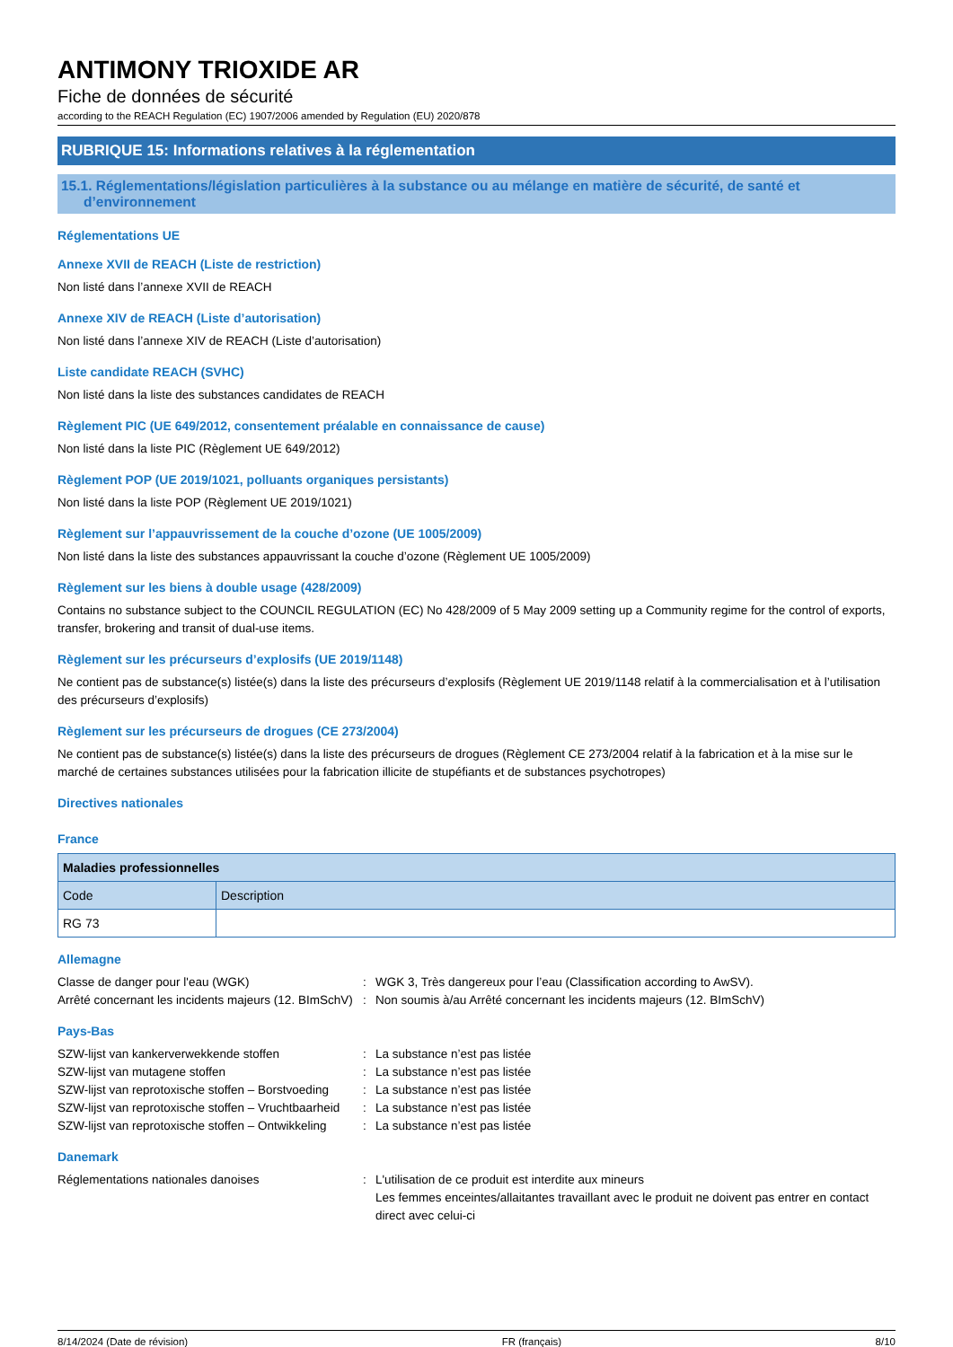ANTIMONY TRIOXIDE AR
Fiche de données de sécurité
according to the REACH Regulation (EC) 1907/2006 amended by Regulation (EU) 2020/878
RUBRIQUE 15: Informations relatives à la réglementation
15.1. Réglementations/législation particulières à la substance ou au mélange en matière de sécurité, de santé et d’environnement
Réglementations UE
Annexe XVII de REACH (Liste de restriction)
Non listé dans l’annexe XVII de REACH
Annexe XIV de REACH (Liste d’autorisation)
Non listé dans l’annexe XIV de REACH (Liste d’autorisation)
Liste candidate REACH (SVHC)
Non listé dans la liste des substances candidates de REACH
Règlement PIC (UE 649/2012, consentement préalable en connaissance de cause)
Non listé dans la liste PIC (Règlement UE 649/2012)
Règlement POP (UE 2019/1021, polluants organiques persistants)
Non listé dans la liste POP (Règlement UE 2019/1021)
Règlement sur l’appauvrissement de la couche d’ozone (UE 1005/2009)
Non listé dans la liste des substances appauvrissant la couche d’ozone (Règlement UE 1005/2009)
Règlement sur les biens à double usage (428/2009)
Contains no substance subject to the COUNCIL REGULATION (EC) No 428/2009 of 5 May 2009 setting up a Community regime for the control of exports, transfer, brokering and transit of dual-use items.
Règlement sur les précurseurs d’explosifs (UE 2019/1148)
Ne contient pas de substance(s) listée(s) dans la liste des précurseurs d’explosifs (Règlement UE 2019/1148 relatif à la commercialisation et à l’utilisation des précurseurs d’explosifs)
Règlement sur les précurseurs de drogues (CE 273/2004)
Ne contient pas de substance(s) listée(s) dans la liste des précurseurs de drogues (Règlement CE 273/2004 relatif à la fabrication et à la mise sur le marché de certaines substances utilisées pour la fabrication illicite de stupéfiants et de substances psychotropes)
Directives nationales
France
| Maladies professionnelles | |
| --- | --- |
| Code | Description |
| RG 73 | |
Allemagne
Classe de danger pour l'eau (WGK)
:
WGK 3, Très dangereux pour l’eau (Classification according to AwSV).
Arrêté concernant les incidents majeurs (12. BImSchV)
:
Non soumis à/au Arrêté concernant les incidents majeurs (12. BImSchV)
Pays-Bas
SZW-lijst van kankerverwekkende stoffen
:
La substance n’est pas listée
SZW-lijst van mutagene stoffen
:
La substance n’est pas listée
SZW-lijst van reprotoxische stoffen – Borstvoeding
:
La substance n’est pas listée
SZW-lijst van reprotoxische stoffen – Vruchtbaarheid
:
La substance n’est pas listée
SZW-lijst van reprotoxische stoffen – Ontwikkeling
:
La substance n’est pas listée
Danemark
Réglementations nationales danoises
:
L'utilisation de ce produit est interdite aux mineurs
Les femmes enceintes/allaitantes travaillant avec le produit ne doivent pas entrer en contact direct avec celui-ci
8/14/2024 (Date de révision) FR (français) 8/10